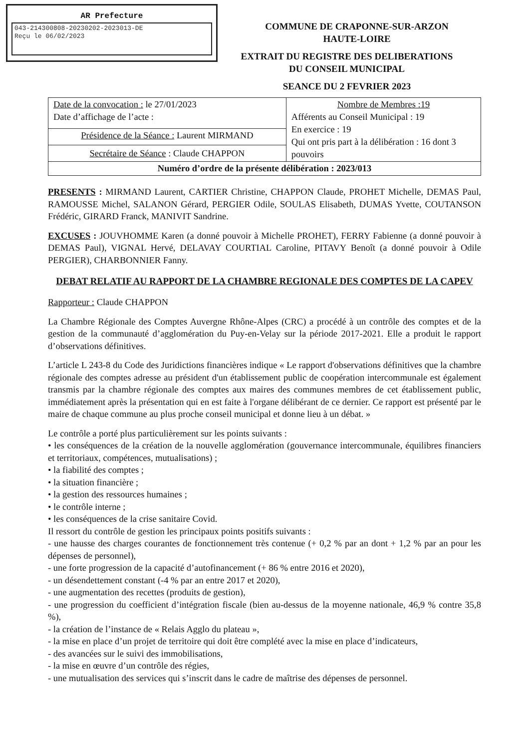AR Prefecture
043-214300808-20230202-2023013-DE
Reçu le 06/02/2023
COMMUNE DE CRAPONNE-SUR-ARZON
HAUTE-LOIRE
EXTRAIT DU REGISTRE DES DELIBERATIONS
DU CONSEIL MUNICIPAL
SEANCE DU 2 FEVRIER 2023
| Date de la convocation : le 27/01/2023 Date d’affichage de l’acte : | Nombre de Membres :19 Afférents au Conseil Municipal : 19 En exercice : 19 Qui ont pris part à la délibération : 16 dont 3 pouvoirs |
| Présidence de la Séance : Laurent MIRMAND | |
| Secrétaire de Séance : Claude CHAPPON | |
| Numéro d’ordre de la présente délibération : 2023/013 | |
PRESENTS : MIRMAND Laurent, CARTIER Christine, CHAPPON Claude, PROHET Michelle, DEMAS Paul, RAMOUSSE Michel, SALANON Gérard, PERGIER Odile, SOULAS Elisabeth, DUMAS Yvette, COUTANSON Frédéric, GIRARD Franck, MANIVIT Sandrine.
EXCUSES : JOUVHOMME Karen (a donné pouvoir à Michelle PROHET), FERRY Fabienne (a donné pouvoir à DEMAS Paul), VIGNAL Hervé, DELAVAY COURTIAL Caroline, PITAVY Benoît (a donné pouvoir à Odile PERGIER), CHARBONNIER Fanny.
DEBAT RELATIF AU RAPPORT DE LA CHAMBRE REGIONALE DES COMPTES DE LA CAPEV
Rapporteur : Claude CHAPPON
La Chambre Régionale des Comptes Auvergne Rhône-Alpes (CRC) a procédé à un contrôle des comptes et de la gestion de la communauté d’agglomération du Puy-en-Velay sur la période 2017-2021. Elle a produit le rapport d’observations définitives.
L’article L 243-8 du Code des Juridictions financières indique « Le rapport d'observations définitives que la chambre régionale des comptes adresse au président d'un établissement public de coopération intercommunale est également transmis par la chambre régionale des comptes aux maires des communes membres de cet établissement public, immédiatement après la présentation qui en est faite à l'organe délibérant de ce dernier. Ce rapport est présenté par le maire de chaque commune au plus proche conseil municipal et donne lieu à un débat. »
Le contrôle a porté plus particulièrement sur les points suivants :
• les conséquences de la création de la nouvelle agglomération (gouvernance intercommunale, équilibres financiers et territoriaux, compétences, mutualisations) ;
• la fiabilité des comptes ;
• la situation financière ;
• la gestion des ressources humaines ;
• le contrôle interne ;
• les conséquences de la crise sanitaire Covid.
Il ressort du contrôle de gestion les principaux points positifs suivants :
- une hausse des charges courantes de fonctionnement très contenue (+ 0,2 % par an dont + 1,2 % par an pour les dépenses de personnel),
- une forte progression de la capacité d’autofinancement (+ 86 % entre 2016 et 2020),
- un désendettement constant (-4 % par an entre 2017 et 2020),
- une augmentation des recettes (produits de gestion),
- une progression du coefficient d’intégration fiscale (bien au-dessus de la moyenne nationale, 46,9 % contre 35,8 %),
- la création de l’instance de « Relais Agglo du plateau »,
- la mise en place d’un projet de territoire qui doit être complété avec la mise en place d’indicateurs,
- des avancées sur le suivi des immobilisations,
- la mise en œuvre d’un contrôle des régies,
- une mutualisation des services qui s’inscrit dans le cadre de maîtrise des dépenses de personnel.